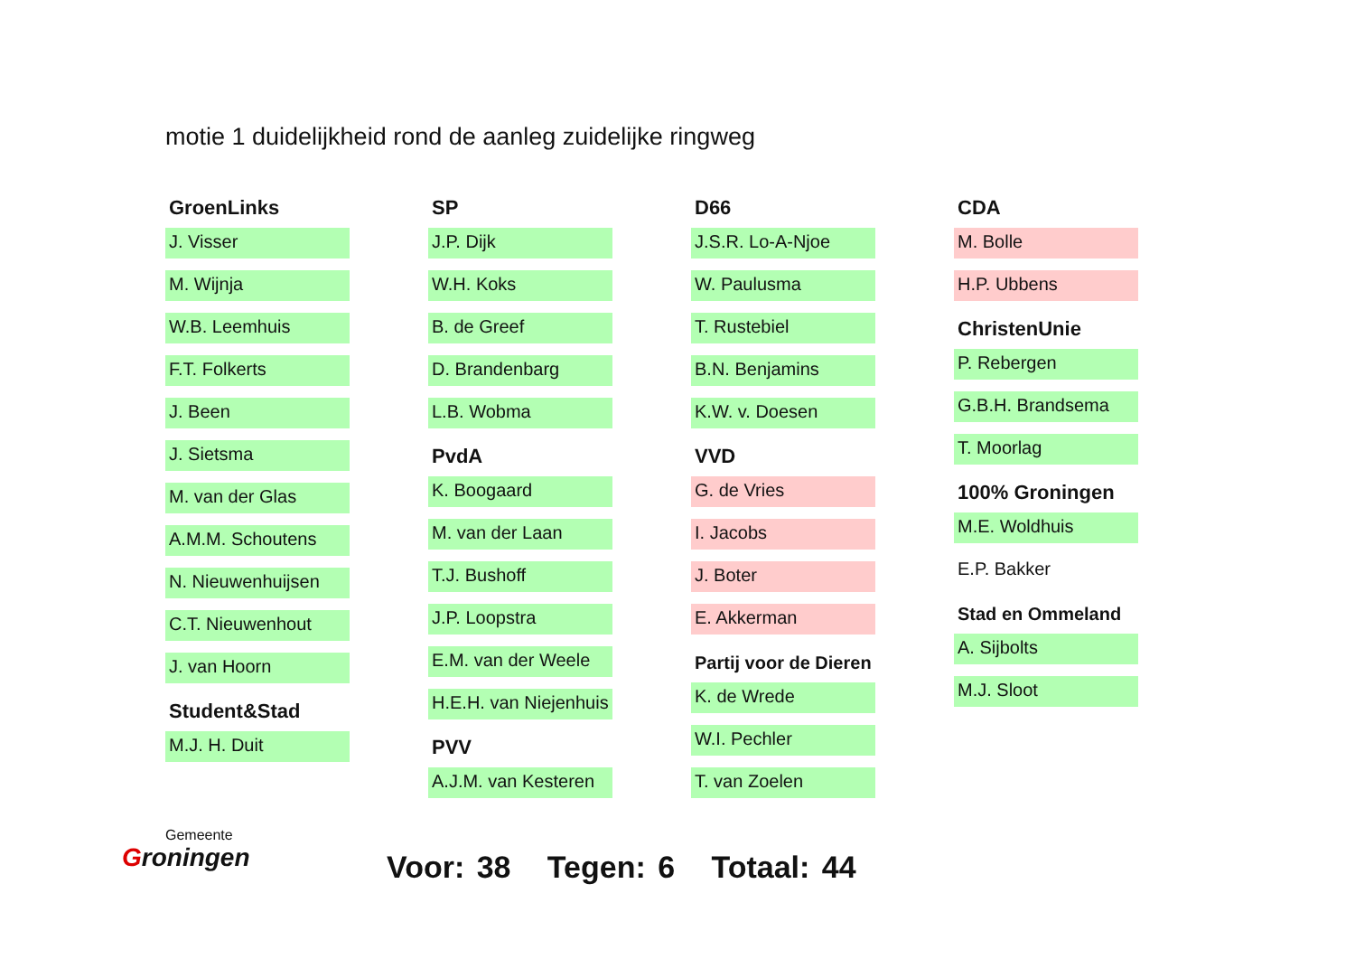motie 1 duidelijkheid rond de aanleg zuidelijke ringweg
GroenLinks
J. Visser
M. Wijnja
W.B. Leemhuis
F.T. Folkerts
J. Been
J. Sietsma
M. van der Glas
A.M.M. Schoutens
N. Nieuwenhuijsen
C.T. Nieuwenhout
J. van Hoorn
Student&Stad
M.J. H. Duit
SP
J.P. Dijk
W.H. Koks
B. de Greef
D. Brandenbarg
L.B. Wobma
PvdA
K. Boogaard
M. van der Laan
T.J. Bushoff
J.P. Loopstra
E.M. van der Weele
H.E.H. van Niejenhuis
PVV
A.J.M. van Kesteren
D66
J.S.R. Lo-A-Njoe
W. Paulusma
T. Rustebiel
B.N. Benjamins
K.W. v. Doesen
VVD
G. de Vries
I. Jacobs
J. Boter
E. Akkerman
Partij voor de Dieren
K. de Wrede
W.I. Pechler
T. van Zoelen
CDA
M. Bolle
H.P. Ubbens
ChristenUnie
P. Rebergen
G.B.H. Brandsema
T. Moorlag
100% Groningen
M.E. Woldhuis
E.P. Bakker
Stad en Ommeland
A. Sijbolts
M.J. Sloot
Gemeente
Groningen
Voor: 38 Tegen: 6 Totaal: 44